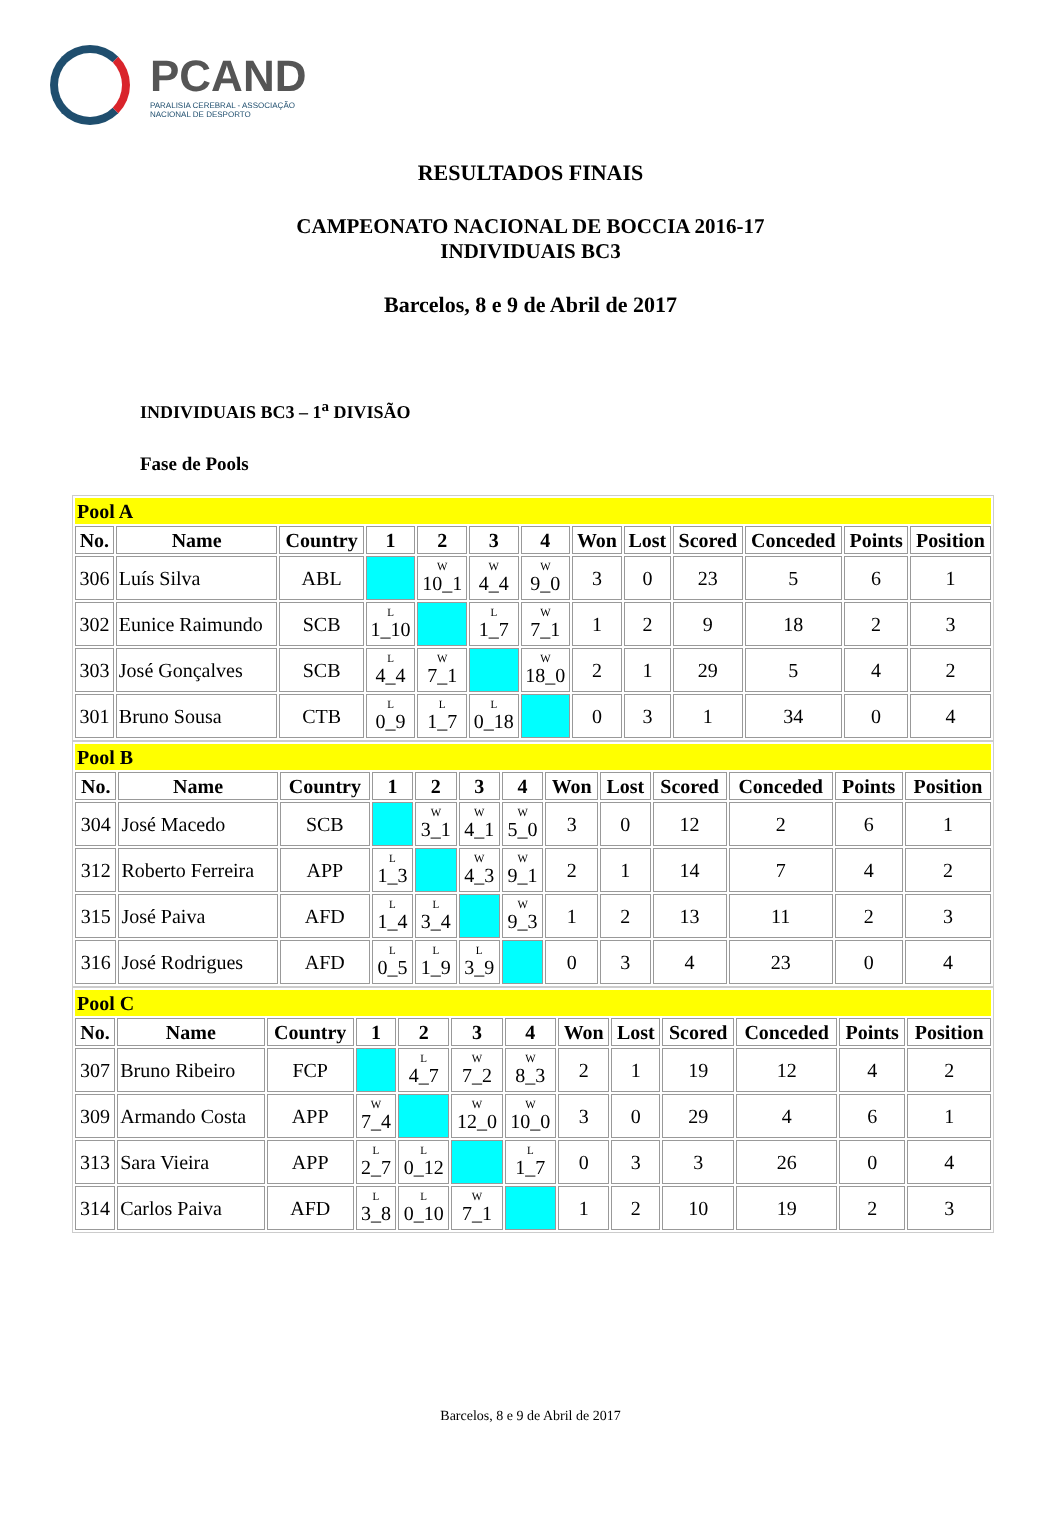PCAND
PARALISIA CEREBRAL - ASSOCIAÇÃO
NACIONAL DE DESPORTO
RESULTADOS FINAIS
CAMPEONATO NACIONAL DE BOCCIA 2016-17
INDIVIDUAIS BC3
Barcelos, 8 e 9 de Abril de 2017
INDIVIDUAIS BC3 – 1<sup>a</sup> DIVISÃO
Fase de Pools
| Pool A | | | | | | | | | | | | |
| No. | Name | Country | 1 | 2 | 3 | 4 | Won | Lost | Scored | Conceded | Points | Position |
| 306 | Luís Silva | ABL | | W 10_1 | W 4_4 | W 9_0 | 3 | 0 | 23 | 5 | 6 | 1 |
| 302 | Eunice Raimundo | SCB | L 1_10 | | L 1_7 | W 7_1 | 1 | 2 | 9 | 18 | 2 | 3 |
| 303 | José Gonçalves | SCB | L 4_4 | W 7_1 | | W 18_0 | 2 | 1 | 29 | 5 | 4 | 2 |
| 301 | Bruno Sousa | CTB | L 0_9 | L 1_7 | L 0_18 | | 0 | 3 | 1 | 34 | 0 | 4 |
| Pool B | | | | | | | | | | | | |
| No. | Name | Country | 1 | 2 | 3 | 4 | Won | Lost | Scored | Conceded | Points | Position |
| 304 | José Macedo | SCB | | W 3_1 | W 4_1 | W 5_0 | 3 | 0 | 12 | 2 | 6 | 1 |
| 312 | Roberto Ferreira | APP | L 1_3 | | W 4_3 | W 9_1 | 2 | 1 | 14 | 7 | 4 | 2 |
| 315 | José Paiva | AFD | L 1_4 | L 3_4 | | W 9_3 | 1 | 2 | 13 | 11 | 2 | 3 |
| 316 | José Rodrigues | AFD | L 0_5 | L 1_9 | L 3_9 | | 0 | 3 | 4 | 23 | 0 | 4 |
| Pool C | | | | | | | | | | | | |
| No. | Name | Country | 1 | 2 | 3 | 4 | Won | Lost | Scored | Conceded | Points | Position |
| 307 | Bruno Ribeiro | FCP | | L 4_7 | W 7_2 | W 8_3 | 2 | 1 | 19 | 12 | 4 | 2 |
| 309 | Armando Costa | APP | W 7_4 | | W 12_0 | W 10_0 | 3 | 0 | 29 | 4 | 6 | 1 |
| 313 | Sara Vieira | APP | L 2_7 | L 0_12 | | L 1_7 | 0 | 3 | 3 | 26 | 0 | 4 |
| 314 | Carlos Paiva | AFD | L 3_8 | L 0_10 | W 7_1 | | 1 | 2 | 10 | 19 | 2 | 3 |
Barcelos, 8 e 9 de Abril de 2017